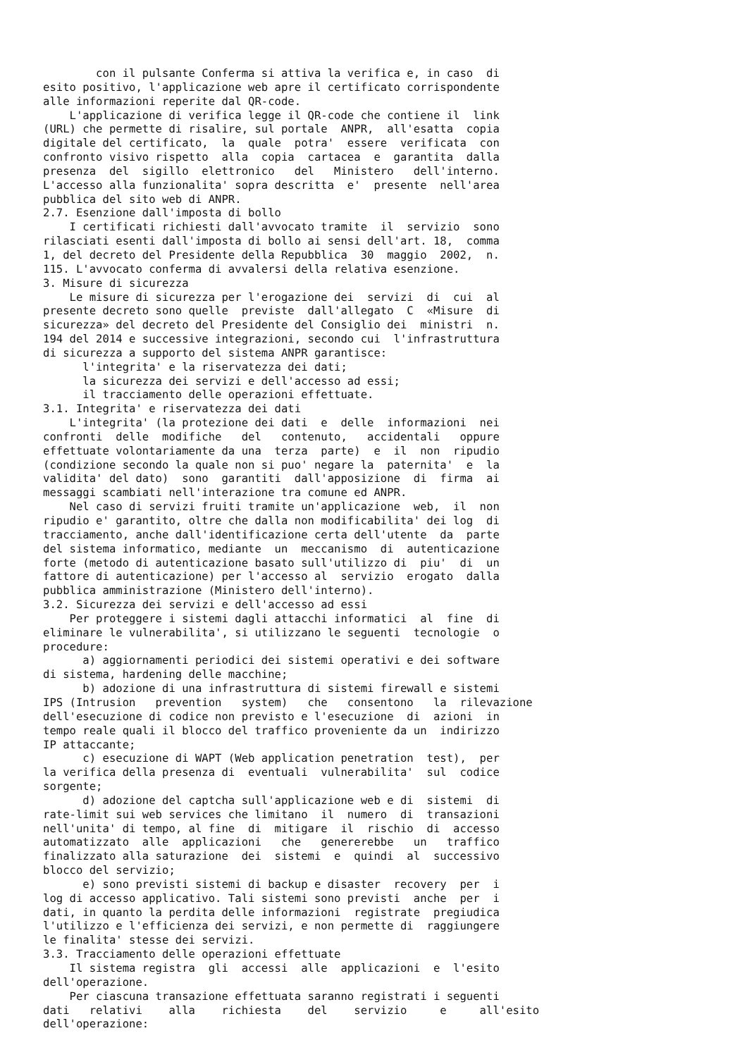con il pulsante Conferma si attiva la verifica e, in caso  di
esito positivo, l'applicazione web apre il certificato corrispondente
alle informazioni reperite dal QR-code.
    L'applicazione di verifica legge il QR-code che contiene il  link
(URL) che permette di risalire, sul portale  ANPR,  all'esatta  copia
digitale del certificato,  la  quale  potra'  essere  verificata  con
confronto visivo rispetto  alla  copia  cartacea  e  garantita  dalla
presenza  del  sigillo  elettronico   del   Ministero   dell'interno.
L'accesso alla funzionalita' sopra descritta  e'  presente  nell'area
pubblica del sito web di ANPR.
2.7. Esenzione dall'imposta di bollo
    I certificati richiesti dall'avvocato tramite  il  servizio  sono
rilasciati esenti dall'imposta di bollo ai sensi dell'art. 18,  comma
1, del decreto del Presidente della Repubblica  30  maggio  2002,  n.
115. L'avvocato conferma di avvalersi della relativa esenzione.
3. Misure di sicurezza
    Le misure di sicurezza per l'erogazione dei  servizi  di  cui  al
presente decreto sono quelle  previste  dall'allegato  C  «Misure  di
sicurezza» del decreto del Presidente del Consiglio dei  ministri  n.
194 del 2014 e successive integrazioni, secondo cui  l'infrastruttura
di sicurezza a supporto del sistema ANPR garantisce:
      l'integrita' e la riservatezza dei dati;
      la sicurezza dei servizi e dell'accesso ad essi;
      il tracciamento delle operazioni effettuate.
3.1. Integrita' e riservatezza dei dati
    L'integrita' (la protezione dei dati  e  delle  informazioni  nei
confronti  delle  modifiche   del   contenuto,   accidentali   oppure
effettuate volontariamente da una  terza  parte)  e  il  non  ripudio
(condizione secondo la quale non si puo' negare la  paternita'  e  la
validita' del dato)  sono  garantiti  dall'apposizione  di  firma  ai
messaggi scambiati nell'interazione tra comune ed ANPR.
    Nel caso di servizi fruiti tramite un'applicazione  web,  il  non
ripudio e' garantito, oltre che dalla non modificabilita' dei log  di
tracciamento, anche dall'identificazione certa dell'utente  da  parte
del sistema informatico, mediante  un  meccanismo  di  autenticazione
forte (metodo di autenticazione basato sull'utilizzo di  piu'  di  un
fattore di autenticazione) per l'accesso al  servizio  erogato  dalla
pubblica amministrazione (Ministero dell'interno).
3.2. Sicurezza dei servizi e dell'accesso ad essi
    Per proteggere i sistemi dagli attacchi informatici  al  fine  di
eliminare le vulnerabilita', si utilizzano le seguenti  tecnologie  o
procedure:
      a) aggiornamenti periodici dei sistemi operativi e dei software
di sistema, hardening delle macchine;
      b) adozione di una infrastruttura di sistemi firewall e sistemi
IPS (Intrusion   prevention   system)   che   consentono   la  rilevazione
dell'esecuzione di codice non previsto e l'esecuzione  di  azioni  in
tempo reale quali il blocco del traffico proveniente da un  indirizzo
IP attaccante;
      c) esecuzione di WAPT (Web application penetration  test),  per
la verifica della presenza di  eventuali  vulnerabilita'  sul  codice
sorgente;
      d) adozione del captcha sull'applicazione web e di  sistemi  di
rate-limit sui web services che limitano  il  numero  di  transazioni
nell'unita' di tempo, al fine  di  mitigare  il  rischio  di  accesso
automatizzato  alle  applicazioni   che   genererebbe   un   traffico
finalizzato alla saturazione  dei  sistemi  e  quindi  al  successivo
blocco del servizio;
      e) sono previsti sistemi di backup e disaster  recovery  per  i
log di accesso applicativo. Tali sistemi sono previsti  anche  per  i
dati, in quanto la perdita delle informazioni  registrate  pregiudica
l'utilizzo e l'efficienza dei servizi, e non permette di  raggiungere
le finalita' stesse dei servizi.
3.3. Tracciamento delle operazioni effettuate
    Il sistema registra  gli  accessi  alle  applicazioni  e  l'esito
dell'operazione.
    Per ciascuna transazione effettuata saranno registrati i seguenti
dati   relativi    alla    richiesta    del    servizio     e     all'esito
dell'operazione: